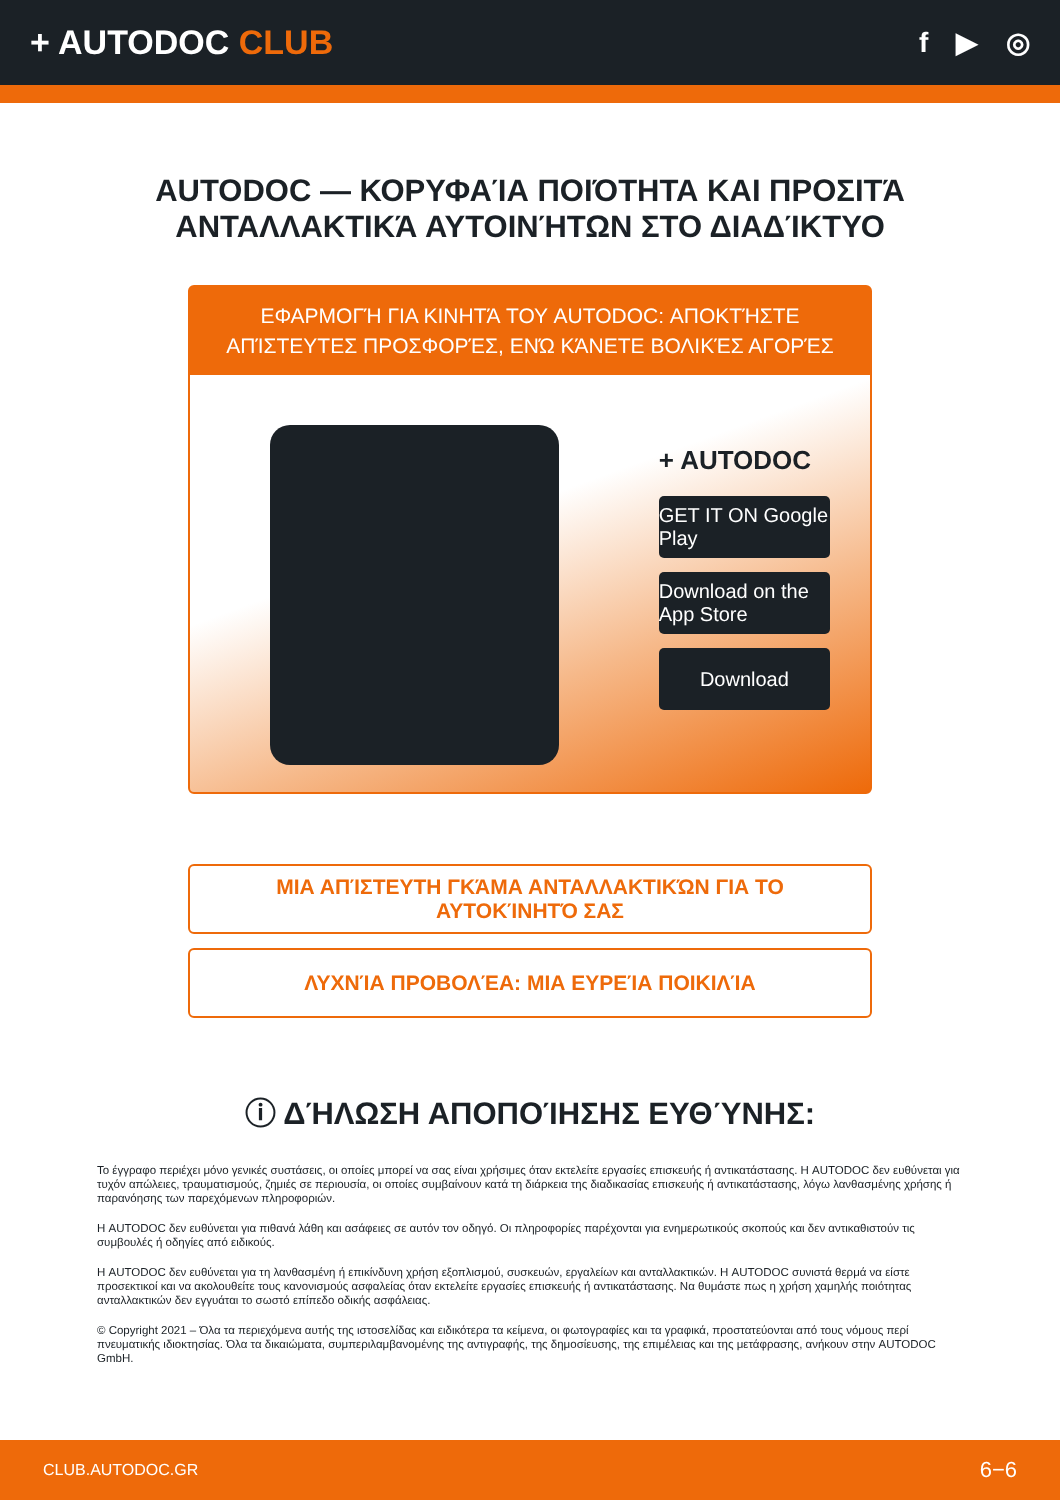+ AUTODOC CLUB
f ▶ ◎
AUTODOC — ΚΟΡΥΦΑΊΑ ΠΟΙΌΤΗΤΑ ΚΑΙ ΠΡΟΣΙΤΆ ΑΝΤΑΛΛΑΚΤΙΚΆ ΑΥΤΟΙΝΉΤΩΝ ΣΤΟ ΔΙΑΔΊΚΤΥΟ
ΕΦΑΡΜΟΓΉ ΓΙΑ ΚΙΝΗΤΆ ΤΟΥ AUTODOC: ΑΠΟΚΤΉΣΤΕ ΑΠΊΣΤΕΥΤΕΣ ΠΡΟΣΦΟΡΈΣ, ΕΝΏ ΚΆΝΕΤΕ ΒΟΛΙΚΈΣ ΑΓΟΡΈΣ
+ AUTODOC
GET IT ON Google Play
Download on the App Store
Download
ΜΙΑ ΑΠΊΣΤΕΥΤΗ ΓΚΆΜΑ ΑΝΤΑΛΛΑΚΤΙΚΏΝ ΓΙΑ ΤΟ ΑΥΤΟΚΊΝΗΤΌ ΣΑΣ
ΛΥΧΝΊΑ ΠΡΟΒΟΛΈΑ: ΜΙΑ ΕΥΡΕΊΑ ΠΟΙΚΙΛΊΑ
ⓘ ΔΉΛΩΣΗ ΑΠΟΠΟΊΗΣΗΣ ΕΥΘΎΝΗΣ:
Το έγγραφο περιέχει μόνο γενικές συστάσεις, οι οποίες μπορεί να σας είναι χρήσιμες όταν εκτελείτε εργασίες επισκευής ή αντικατάστασης. Η AUTODOC δεν ευθύνεται για τυχόν απώλειες, τραυματισμούς, ζημιές σε περιουσία, οι οποίες συμβαίνουν κατά τη διάρκεια της διαδικασίας επισκευής ή αντικατάστασης, λόγω λανθασμένης χρήσης ή παρανόησης των παρεχόμενων πληροφοριών.
Η AUTODOC δεν ευθύνεται για πιθανά λάθη και ασάφειες σε αυτόν τον οδηγό. Οι πληροφορίες παρέχονται για ενημερωτικούς σκοπούς και δεν αντικαθιστούν τις συμβουλές ή οδηγίες από ειδικούς.
Η AUTODOC δεν ευθύνεται για τη λανθασμένη ή επικίνδυνη χρήση εξοπλισμού, συσκευών, εργαλείων και ανταλλακτικών. Η AUTODOC συνιστά θερμά να είστε προσεκτικοί και να ακολουθείτε τους κανονισμούς ασφαλείας όταν εκτελείτε εργασίες επισκευής ή αντικατάστασης. Να θυμάστε πως η χρήση χαμηλής ποιότητας ανταλλακτικών δεν εγγυάται το σωστό επίπεδο οδικής ασφάλειας.
© Copyright 2021 – Όλα τα περιεχόμενα αυτής της ιστοσελίδας και ειδικότερα τα κείμενα, οι φωτογραφίες και τα γραφικά, προστατεύονται από τους νόμους περί πνευματικής ιδιοκτησίας. Όλα τα δικαιώματα, συμπεριλαμβανομένης της αντιγραφής, της δημοσίευσης, της επιμέλειας και της μετάφρασης, ανήκουν στην AUTODOC GmbH.
CLUB.AUTODOC.GR 6−6